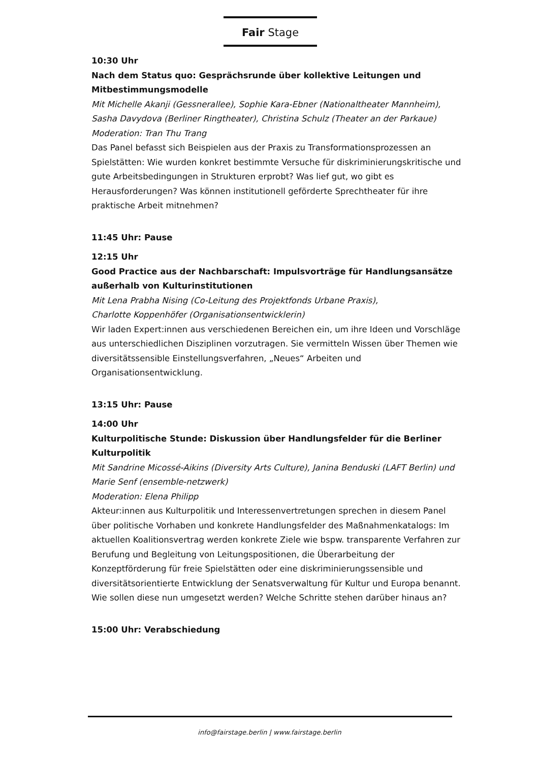Fair Stage
10:30 Uhr
Nach dem Status quo: Gesprächsrunde über kollektive Leitungen und Mitbestimmungsmodelle
Mit Michelle Akanji (Gessnerallee), Sophie Kara-Ebner (Nationaltheater Mannheim), Sasha Davydova (Berliner Ringtheater), Christina Schulz (Theater an der Parkaue)
Moderation: Tran Thu Trang
Das Panel befasst sich Beispielen aus der Praxis zu Transformationsprozessen an Spielstätten: Wie wurden konkret bestimmte Versuche für diskriminierungskritische und gute Arbeitsbedingungen in Strukturen erprobt? Was lief gut, wo gibt es Herausforderungen? Was können institutionell geförderte Sprechtheater für ihre praktische Arbeit mitnehmen?
11:45 Uhr: Pause
12:15 Uhr
Good Practice aus der Nachbarschaft: Impulsvorträge für Handlungsansätze außerhalb von Kulturinstitutionen
Mit Lena Prabha Nising (Co-Leitung des Projektfonds Urbane Praxis),
Charlotte Koppenhöfer (Organisationsentwicklerin)
Wir laden Expert:innen aus verschiedenen Bereichen ein, um ihre Ideen und Vorschläge aus unterschiedlichen Disziplinen vorzutragen. Sie vermitteln Wissen über Themen wie diversitätssensible Einstellungsverfahren, „Neues“ Arbeiten und Organisationsentwicklung.
13:15 Uhr: Pause
14:00 Uhr
Kulturpolitische Stunde: Diskussion über Handlungsfelder für die Berliner Kulturpolitik
Mit Sandrine Micossé-Aikins (Diversity Arts Culture), Janina Benduski (LAFT Berlin) und Marie Senf (ensemble-netzwerk)
Moderation: Elena Philipp
Akteur:innen aus Kulturpolitik und Interessenvertretungen sprechen in diesem Panel über politische Vorhaben und konkrete Handlungsfelder des Maßnahmenkatalogs: Im aktuellen Koalitionsvertrag werden konkrete Ziele wie bspw. transparente Verfahren zur Berufung und Begleitung von Leitungspositionen, die Überarbeitung der Konzeptförderung für freie Spielstätten oder eine diskriminierungssensible und diversitätsorientierte Entwicklung der Senatsverwaltung für Kultur und Europa benannt. Wie sollen diese nun umgesetzt werden? Welche Schritte stehen darüber hinaus an?
15:00 Uhr: Verabschiedung
info@fairstage.berlin | www.fairstage.berlin